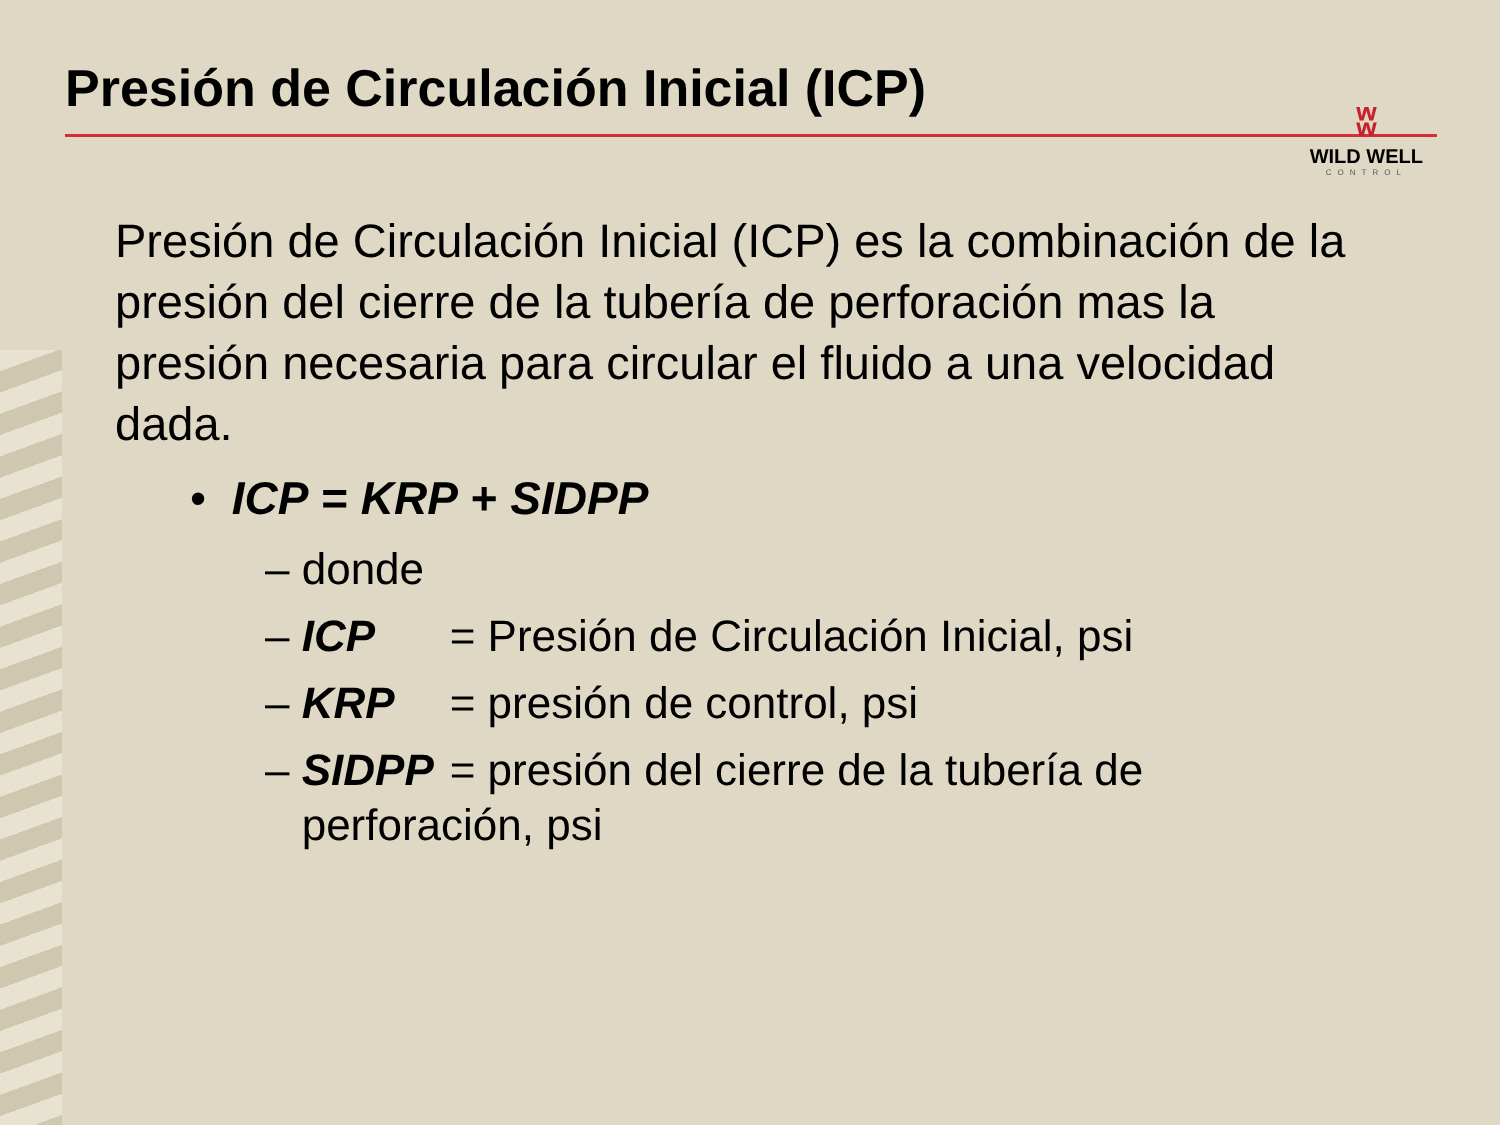Presión de Circulación Inicial (ICP)
ʬ
WILD WELL
CONTROL
Presión de Circulación Inicial (ICP) es la combinación de la presión del cierre de la tubería de perforación mas la presión necesaria para circular el fluido a una velocidad dada.
• ICP = KRP + SIDPP
– donde
– ICP = Presión de Circulación Inicial, psi
– KRP = presión de control, psi
– SIDPP = presión del cierre de la tubería de
perforación, psi